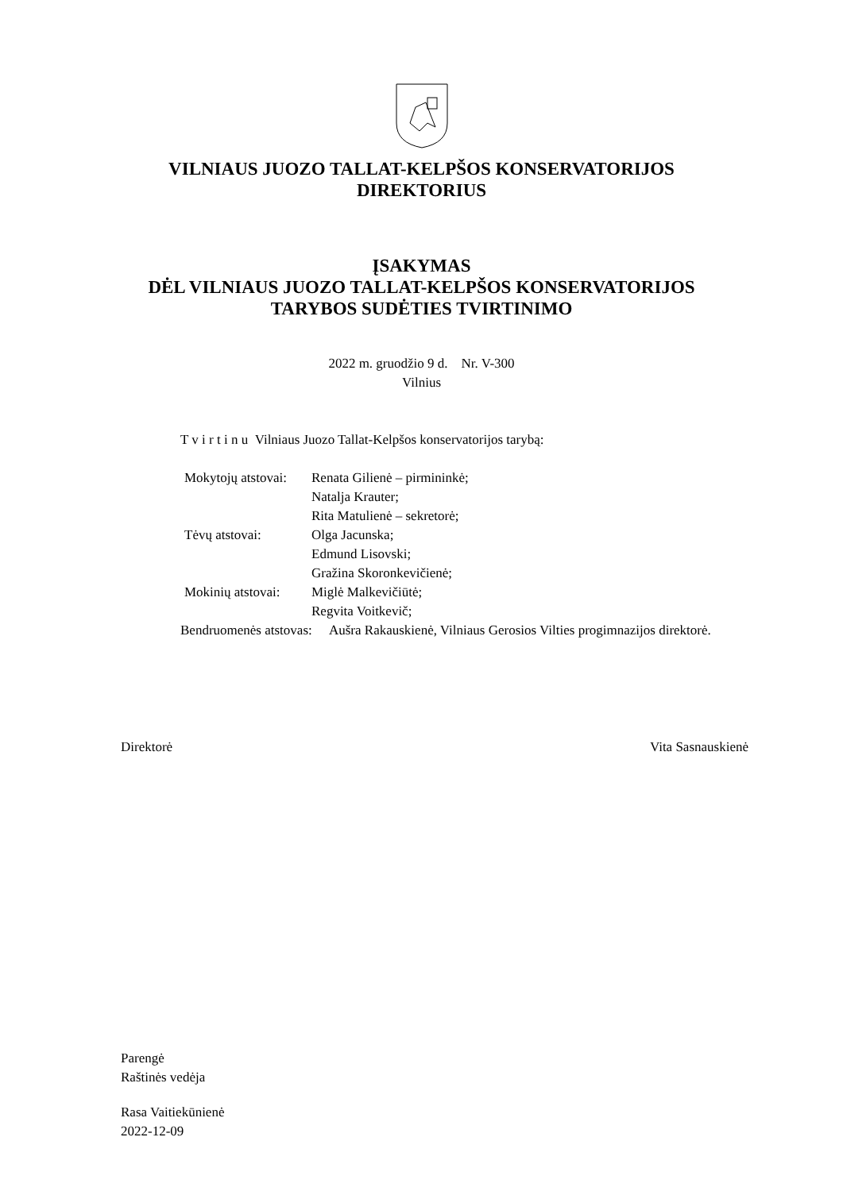VILNIAUS JUOZO TALLAT-KELPŠOS KONSERVATORIJOS
DIREKTORIUS
ĮSAKYMAS
DĖL VILNIAUS JUOZO TALLAT-KELPŠOS KONSERVATORIJOS
TARYBOS SUDĖTIES TVIRTINIMO
2022 m. gruodžio 9 d. Nr. V-300
Vilnius
T v i r t i n u Vilniaus Juozo Tallat-Kelpšos konservatorijos tarybą:
Mokytojų atstovai: Renata Gilienė – pirmininkė;
Natalja Krauter;
Rita Matulienė – sekretorė;
Tėvų atstovai: Olga Jacunska;
Edmund Lisovski;
Gražina Skoronkevičienė;
Mokinių atstovai: Miglė Malkevičiūtė;
Regvita Voitkevič;
Bendruomenės atstovas: Aušra Rakauskienė, Vilniaus Gerosios Vilties progimnazijos direktorė.
Direktorė Vita Sasnauskienė
Parengė
Raštinės vedėja
Rasa Vaitiekūnienė
2022-12-09